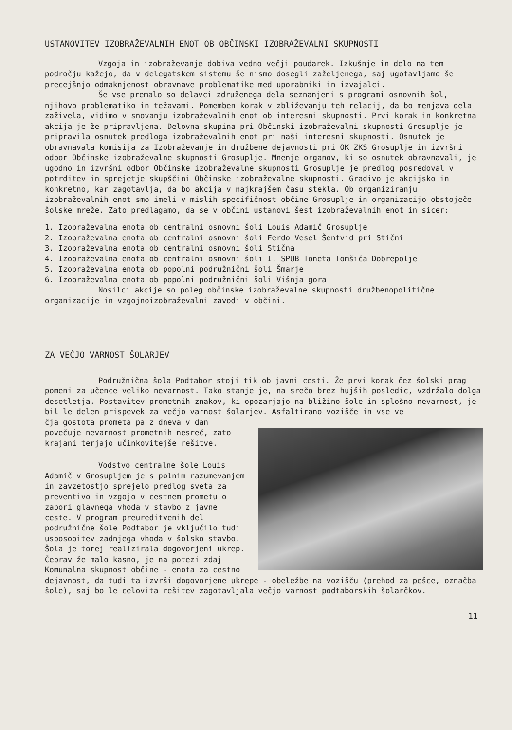USTANOVITEV IZOBRAŽEVALNIH ENOT OB OBČINSKI IZOBRAŽEVALNI SKUPNOSTI
Vzgoja in izobraževanje dobiva vedno večji poudarek. Izkušnje in delo na tem področju kažejo, da v delegatskem sistemu še nismo dosegli zaželjenega, saj ugotavljamo še precejšnjo odmaknjenost obravnave problematike med uporabniki in izvajalci.
Še vse premalo so delavci združenega dela seznanjeni s programi osnovnih šol, njihovo problematiko in težavami. Pomemben korak v zbliževanju teh relacij, da bo menjava dela zaživela, vidimo v snovanju izobraževalnih enot ob interesni skupnosti. Prvi korak in konkretna akcija je že pripravljena. Delovna skupina pri Občinski izobraževalni skupnosti Grosuplje je pripravila osnutek predloga izobraževalnih enot pri naši interesni skupnosti. Osnutek je obravnavala komisija za Izobraževanje in družbene dejavnosti pri OK ZKS Grosuplje in izvršni odbor Občinske izobraževalne skupnosti Grosuplje. Mnenje organov, ki so osnutek obravnavali, je ugodno in izvršni odbor Občinske izobraževalne skupnosti Grosuplje je predlog posredoval v potrditev in sprejetje skupščini Občinske izobraževalne skupnosti. Gradivo je akcijsko in konkretno, kar zagotavlja, da bo akcija v najkrajšem času stekla. Ob organiziranju izobraževalnih enot smo imeli v mislih specifičnost občine Grosuplje in organizacijo obstoječe šolske mreže. Zato predlagamo, da se v občini ustanovi šest izobraževalnih enot in sicer:
1. Izobraževalna enota ob centralni osnovni šoli Louis Adamič Grosuplje
2. Izobraževalna enota ob centralni osnovni šoli Ferdo Vesel Šentvid pri Stični
3. Izobraževalna enota ob centralni osnovni šoli Stična
4. Izobraževalna enota ob centralni osnovni šoli I. SPUB Toneta Tomšiča Dobrepolje
5. Izobraževalna enota ob popolni podružnični šoli Šmarje
6. Izobraževalna enota ob popolni podružnični šoli Višnja gora
Nosilci akcije so poleg občinske izobraževalne skupnosti družbenopolitične organizacije in vzgojnoizobraževalni zavodi v občini.
ZA VEČJO VARNOST ŠOLARJEV
Podružnična šola Podtabor stoji tik ob javni cesti. Že prvi korak čez šolski prag pomeni za učence veliko nevarnost. Tako stanje je, na srečo brez hujših posledic, vzdržalo dolga desetletja. Postavitev prometnih znakov, ki opozarjajo na bližino šole in splošno nevarnost, je bil le delen prispevek za večjo varnost šolarjev. Asfaltirano vozišče in vse ve
čja gostota prometa pa z dneva v dan povečuje nevarnost prometnih nesreč, zato krajani terjajo učinkovitejše rešitve.
Vodstvo centralne šole Louis Adamič v Grosupljem je s polnim razumevanjem in zavzetostjo sprejelo predlog sveta za preventivo in vzgojo v cestnem prometu o zapori glavnega vhoda v stavbo z javne ceste. V program preureditvenih del podružnične šole Podtabor je vključilo tudi usposobitev zadnjega vhoda v šolsko stavbo. Šola je torej realizirala dogovorjeni ukrep. Čeprav že malo kasno, je na potezi zdaj Komunalna skupnost občine - enota za cestno dejavnost, da tudi ta izvrši dogovorjene ukrepe - obeležbe na vozišču (prehod za pešce, označba šole), saj bo le celovita rešitev zagotavljala večjo varnost podtaborskih šolarčkov.
11